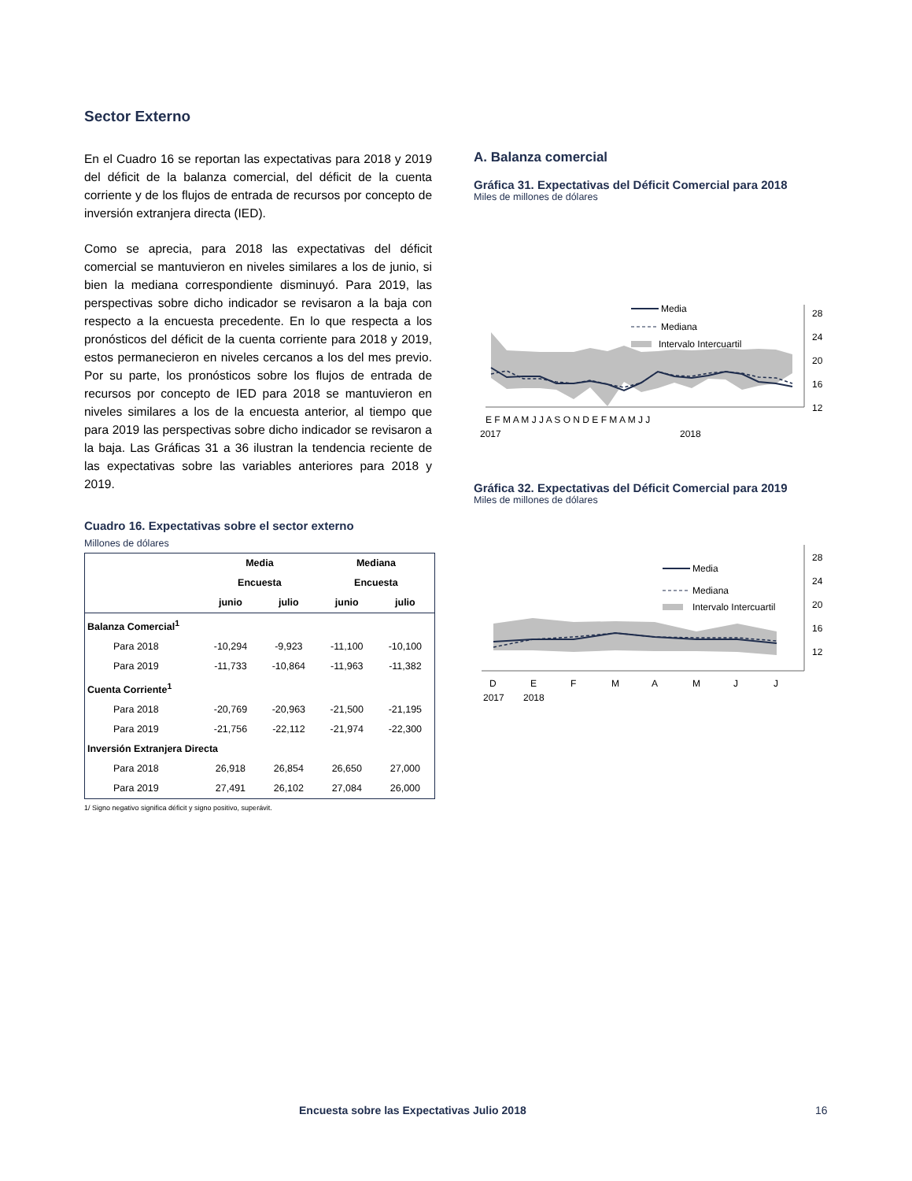Sector Externo
En el Cuadro 16 se reportan las expectativas para 2018 y 2019 del déficit de la balanza comercial, del déficit de la cuenta corriente y de los flujos de entrada de recursos por concepto de inversión extranjera directa (IED).
Como se aprecia, para 2018 las expectativas del déficit comercial se mantuvieron en niveles similares a los de junio, si bien la mediana correspondiente disminuyó. Para 2019, las perspectivas sobre dicho indicador se revisaron a la baja con respecto a la encuesta precedente. En lo que respecta a los pronósticos del déficit de la cuenta corriente para 2018 y 2019, estos permanecieron en niveles cercanos a los del mes previo. Por su parte, los pronósticos sobre los flujos de entrada de recursos por concepto de IED para 2018 se mantuvieron en niveles similares a los de la encuesta anterior, al tiempo que para 2019 las perspectivas sobre dicho indicador se revisaron a la baja. Las Gráficas 31 a 36 ilustran la tendencia reciente de las expectativas sobre las variables anteriores para 2018 y 2019.
Cuadro 16. Expectativas sobre el sector externo
Millones de dólares
| | Media | | Mediana | |
| --- | --- | --- | --- | --- |
| | Encuesta | | Encuesta | |
| | junio | julio | junio | julio |
| Balanza Comercial<sup>1</sup> | | | | |
| Para 2018 | -10,294 | -9,923 | -11,100 | -10,100 |
| Para 2019 | -11,733 | -10,864 | -11,963 | -11,382 |
| Cuenta Corriente<sup>1</sup> | | | | |
| Para 2018 | -20,769 | -20,963 | -21,500 | -21,195 |
| Para 2019 | -21,756 | -22,112 | -21,974 | -22,300 |
| Inversión Extranjera Directa | | | | |
| Para 2018 | 26,918 | 26,854 | 26,650 | 27,000 |
| Para 2019 | 27,491 | 26,102 | 27,084 | 26,000 |
1/ Signo negativo significa déficit y signo positivo, superávit.
A. Balanza comercial
Gráfica 31. Expectativas del Déficit Comercial para 2018
Miles de millones de dólares
28
24
20
16
12
Media
Mediana
Intervalo Intercuartil
E F M A M J J A S O N D E F M A M J J
2017
2018
Gráfica 32. Expectativas del Déficit Comercial para 2019
Miles de millones de dólares
28
24
20
16
12
Media
Mediana
Intervalo Intercuartil
D
E
F
M
A
M
J
J
2017
2018
Encuesta sobre las Expectativas Julio 2018
16